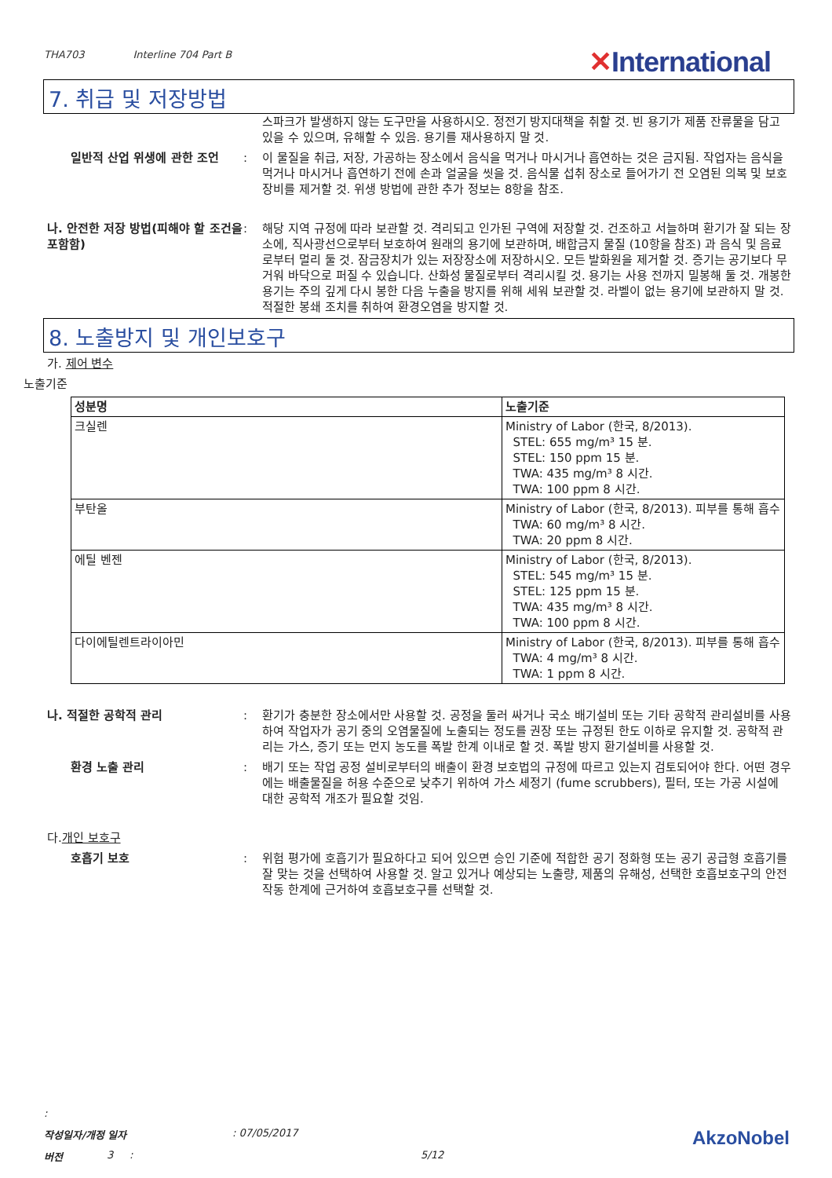THA703 Interline 704 Part B
✕International
7. 취급 및 저장방법
스파크가 발생하지 않는 도구만을 사용하시오. 정전기 방지대책을 취할 것. 빈 용기가 제품 잔류물을 담고 있을 수 있으며, 유해할 수 있음. 용기를 재사용하지 말 것.
일반적 산업 위생에 관한 조언 : 이 물질을 취급, 저장, 가공하는 장소에서 음식을 먹거나 마시거나 흡연하는 것은 금지됨. 작업자는 음식을 먹거나 마시거나 흡연하기 전에 손과 얼굴을 씻을 것. 음식물 섭취 장소로 들어가기 전 오염된 의복 및 보호 장비를 제거할 것. 위생 방법에 관한 추가 정보는 8항을 참조.
나. 안전한 저장 방법(피해야 할 조건을 포함함)
: 해당 지역 규정에 따라 보관할 것. 격리되고 인가된 구역에 저장할 것. 건조하고 서늘하며 환기가 잘 되는 장소에, 직사광선으로부터 보호하여 원래의 용기에 보관하며, 배합금지 물질 (10항을 참조) 과 음식 및 음료로부터 멀리 둘 것. 잠금장치가 있는 저장장소에 저장하시오. 모든 발화원을 제거할 것. 증기는 공기보다 무거워 바닥으로 퍼질 수 있습니다. 산화성 물질로부터 격리시킬 것. 용기는 사용 전까지 밀봉해 둘 것. 개봉한 용기는 주의 깊게 다시 봉한 다음 누출을 방지를 위해 세워 보관할 것. 라벨이 없는 용기에 보관하지 말 것. 적절한 봉쇄 조치를 취하여 환경오염을 방지할 것.
8. 노출방지 및 개인보호구
가. 제어 변수
노출기준
| 성분명 | 노출기준 |
| --- | --- |
| 크실렌 | Ministry of Labor (한국, 8/2013). STEL: 655 mg/m³ 15 분. STEL: 150 ppm 15 분. TWA: 435 mg/m³ 8 시간. TWA: 100 ppm 8 시간. |
| 부탄올 | Ministry of Labor (한국, 8/2013). 피부를 통해 흡수 TWA: 60 mg/m³ 8 시간. TWA: 20 ppm 8 시간. |
| 에틸 벤젠 | Ministry of Labor (한국, 8/2013). STEL: 545 mg/m³ 15 분. STEL: 125 ppm 15 분. TWA: 435 mg/m³ 8 시간. TWA: 100 ppm 8 시간. |
| 다이에틸렌트라이아민 | Ministry of Labor (한국, 8/2013). 피부를 통해 흡수 TWA: 4 mg/m³ 8 시간. TWA: 1 ppm 8 시간. |
나. 적절한 공학적 관리 : 환기가 충분한 장소에서만 사용할 것. 공정을 둘러 싸거나 국소 배기설비 또는 기타 공학적 관리설비를 사용하여 작업자가 공기 중의 오염물질에 노출되는 정도를 권장 또는 규정된 한도 이하로 유지할 것. 공학적 관리는 가스, 증기 또는 먼지 농도를 폭발 한계 이내로 할 것. 폭발 방지 환기설비를 사용할 것.
환경 노출 관리 : 배기 또는 작업 공정 설비로부터의 배출이 환경 보호법의 규정에 따르고 있는지 검토되어야 한다. 어떤 경우에는 배출물질을 허용 수준으로 낮추기 위하여 가스 세정기 (fume scrubbers), 필터, 또는 가공 시설에 대한 공학적 개조가 필요할 것임.
다. 개인 보호구
호흡기 보호 : 위험 평가에 호흡기가 필요하다고 되어 있으면 승인 기준에 적합한 공기 정화형 또는 공기 공급형 호흡기를 잘 맞는 것을 선택하여 사용할 것. 알고 있거나 예상되는 노출량, 제품의 유해성, 선택한 호흡보호구의 안전 작동 한계에 근거하여 호흡보호구를 선택할 것.
:
작성일자/개정 일자: 07/05/2017 AkzoNobel
버전 3 : 5/12